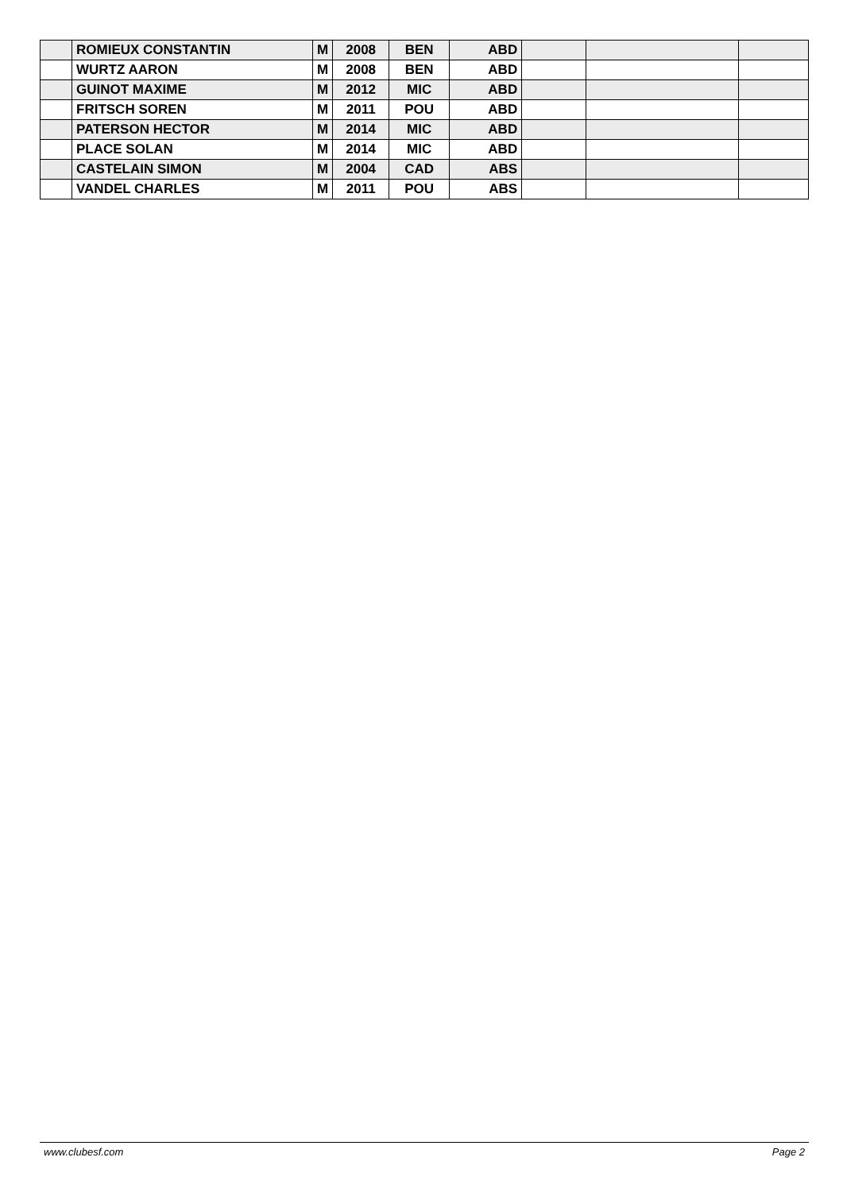| | ROMIEUX CONSTANTIN | M | 2008 | BEN | ABD | | | |
| | WURTZ AARON | M | 2008 | BEN | ABD | | | |
| | GUINOT MAXIME | M | 2012 | MIC | ABD | | | |
| | FRITSCH SOREN | M | 2011 | POU | ABD | | | |
| | PATERSON HECTOR | M | 2014 | MIC | ABD | | | |
| | PLACE SOLAN | M | 2014 | MIC | ABD | | | |
| | CASTELAIN SIMON | M | 2004 | CAD | ABS | | | |
| | VANDEL CHARLES | M | 2011 | POU | ABS | | | |
www.clubesf.com Page 2